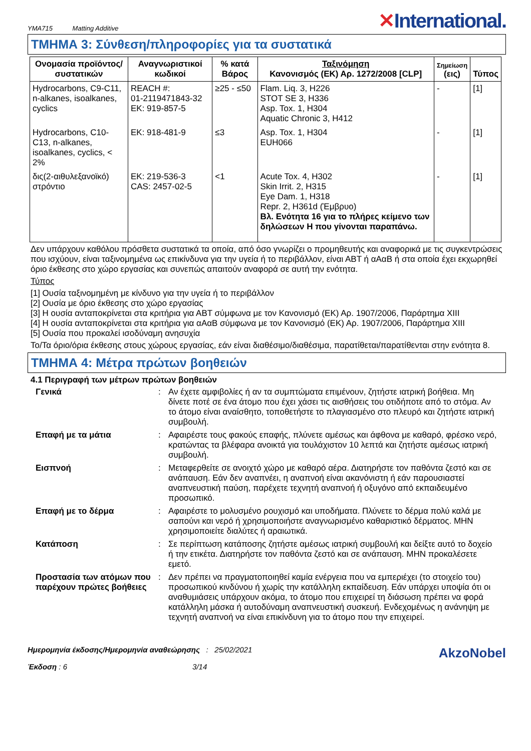YMA715 Matting Additive
✕International.
ΤΜΗΜΑ 3: Σύνθεση/πληροφορίες για τα συστατικά
| Ονομασία προϊόντος/ συστατικών | Αναγνωριστικοί κωδικοί | % κατά Βάρος | Ταξινόμηση Κανονισμός (ΕΚ) Αρ. 1272/2008 [CLP] | Σημείωση (εις) | Τύπος |
| --- | --- | --- | --- | --- | --- |
| Hydrocarbons, C9-C11, n-alkanes, isoalkanes, cyclics | REACH #: 01-2119471843-32 ΕΚ: 919-857-5 | ≥25 - ≤50 | Flam. Liq. 3, H226 STOT SE 3, H336 Asp. Tox. 1, H304 Aquatic Chronic 3, H412 | - | [1] |
| Hydrocarbons, C10-C13, n-alkanes, isoalkanes, cyclics, < 2% | ΕΚ: 918-481-9 | ≤3 | Asp. Tox. 1, H304 EUH066 | - | [1] |
| δις(2-αιθυλεξανοϊκό) στρόντιο | ΕΚ: 219-536-3 CAS: 2457-02-5 | <1 | Acute Tox. 4, H302 Skin Irrit. 2, H315 Eye Dam. 1, H318 Repr. 2, H361d (Έμβρυο) Βλ. Ενότητα 16 για το πλήρες κείμενο των δηλώσεων Η που γίνονται παραπάνω. | - | [1] |
Δεν υπάρχουν καθόλου πρόσθετα συστατικά τα οποία, από όσο γνωρίζει ο προμηθευτής και αναφορικά με τις συγκεντρώσεις που ισχύουν, είναι ταξινομημένα ως επικίνδυνα για την υγεία ή το περιβάλλον, είναι ΑΒΤ ή αΑαΒ ή στα οποία έχει εκχωρηθεί όριο έκθεσης στο χώρο εργασίας και συνεπώς απαιτούν αναφορά σε αυτή την ενότητα.
Τύπος
[1] Ουσία ταξινομημένη με κίνδυνο για την υγεία ή το περιβάλλον
[2] Ουσία με όριο έκθεσης στο χώρο εργασίας
[3] Η ουσία ανταποκρίνεται στα κριτήρια για ΑΒΤ σύμφωνα με τον Κανονισμό (ΕΚ) Αρ. 1907/2006, Παράρτημα XIII
[4] Η ουσία ανταποκρίνεται στα κριτήρια για αΑαΒ σύμφωνα με τον Κανονισμό (ΕΚ) Αρ. 1907/2006, Παράρτημα XIII
[5] Ουσία που προκαλεί ισοδύναμη ανησυχία
Το/Τα όριο/όρια έκθεσης στους χώρους εργασίας, εάν είναι διαθέσιμο/διαθέσιμα, παρατίθεται/παρατίθενται στην ενότητα 8.
ΤΜΗΜΑ 4: Μέτρα πρώτων βοηθειών
4.1 Περιγραφή των μέτρων πρώτων βοηθειών
Γενικά
:
Αν έχετε αμφιβολίες ή αν τα συμπτώματα επιμένουν, ζητήστε ιατρική βοήθεια. Μη δίνετε ποτέ σε ένα άτομο που έχει χάσει τις αισθήσεις του οτιδήποτε από το στόμα. Αν το άτομο είναι αναίσθητο, τοποθετήστε το πλαγιασμένο στο πλευρό και ζητήστε ιατρική συμβουλή.
Επαφή με τα μάτια
:
Αφαιρέστε τους φακούς επαφής, πλύνετε αμέσως και άφθονα με καθαρό, φρέσκο νερό, κρατώντας τα βλέφαρα ανοικτά για τουλάχιστον 10 λεπτά και ζητήστε αμέσως ιατρική συμβουλή.
Εισπνοή
:
Μεταφερθείτε σε ανοιχτό χώρο με καθαρό αέρα. Διατηρήστε τον παθόντα ζεστό και σε ανάπαυση. Εάν δεν αναπνέει, η αναπνοή είναι ακανόνιστη ή εάν παρουσιαστεί αναπνευστική παύση, παρέχετε τεχνητή αναπνοή ή οξυγόνο από εκπαιδευμένο προσωπικό.
Επαφή με το δέρμα
:
Αφαιρέστε το μολυσμένο ρουχισμό και υποδήματα. Πλύνετε το δέρμα πολύ καλά με σαπούνι και νερό ή χρησιμοποιήστε αναγνωρισμένο καθαριστικό δέρματος. ΜΗΝ χρησιμοποιείτε διαλύτες ή αραιωτικά.
Κατάποση
:
Σε περίπτωση κατάποσης ζητήστε αμέσως ιατρική συμβουλή και δείξτε αυτό το δοχείο ή την ετικέτα. Διατηρήστε τον παθόντα ζεστό και σε ανάπαυση. ΜΗΝ προκαλέσετε εμετό.
Προστασία των ατόμων που παρέχουν πρώτες βοήθειες
:
Δεν πρέπει να πραγματοποιηθεί καμία ενέργεια που να εμπεριέχει (το στοιχείο του) προσωπικού κινδύνου ή χωρίς την κατάλληλη εκπαίδευση. Εάν υπάρχει υποψία ότι οι αναθυμιάσεις υπάρχουν ακόμα, το άτομο που επιχειρεί τη διάσωση πρέπει να φορά κατάλληλη μάσκα ή αυτοδύναμη αναπνευστική συσκευή. Ενδεχομένως η ανάνηψη με τεχνητή αναπνοή να είναι επικίνδυνη για το άτομο που την επιχειρεί.
Ημερομηνία έκδοσης/Ημερομηνία αναθεώρησης : 25/02/2021
Έκδοση : 6 3/14
AkzoNobel